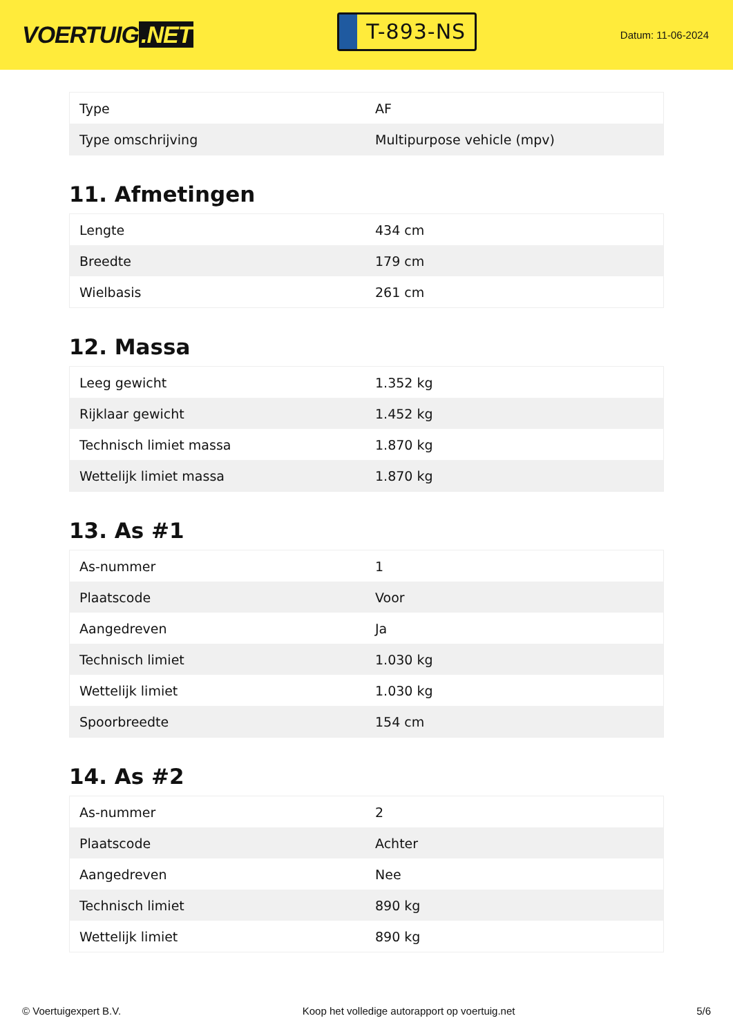VOERTUIG.NET
T-893-NS
Datum: 11-06-2024
| Type | AF |
| Type omschrijving | Multipurpose vehicle (mpv) |
11. Afmetingen
| Lengte | 434 cm |
| Breedte | 179 cm |
| Wielbasis | 261 cm |
12. Massa
| Leeg gewicht | 1.352 kg |
| Rijklaar gewicht | 1.452 kg |
| Technisch limiet massa | 1.870 kg |
| Wettelijk limiet massa | 1.870 kg |
13. As #1
| As-nummer | 1 |
| Plaatscode | Voor |
| Aangedreven | Ja |
| Technisch limiet | 1.030 kg |
| Wettelijk limiet | 1.030 kg |
| Spoorbreedte | 154 cm |
14. As #2
| As-nummer | 2 |
| Plaatscode | Achter |
| Aangedreven | Nee |
| Technisch limiet | 890 kg |
| Wettelijk limiet | 890 kg |
© Voertuigexpert B.V. Koop het volledige autorapport op voertuig.net 5/6